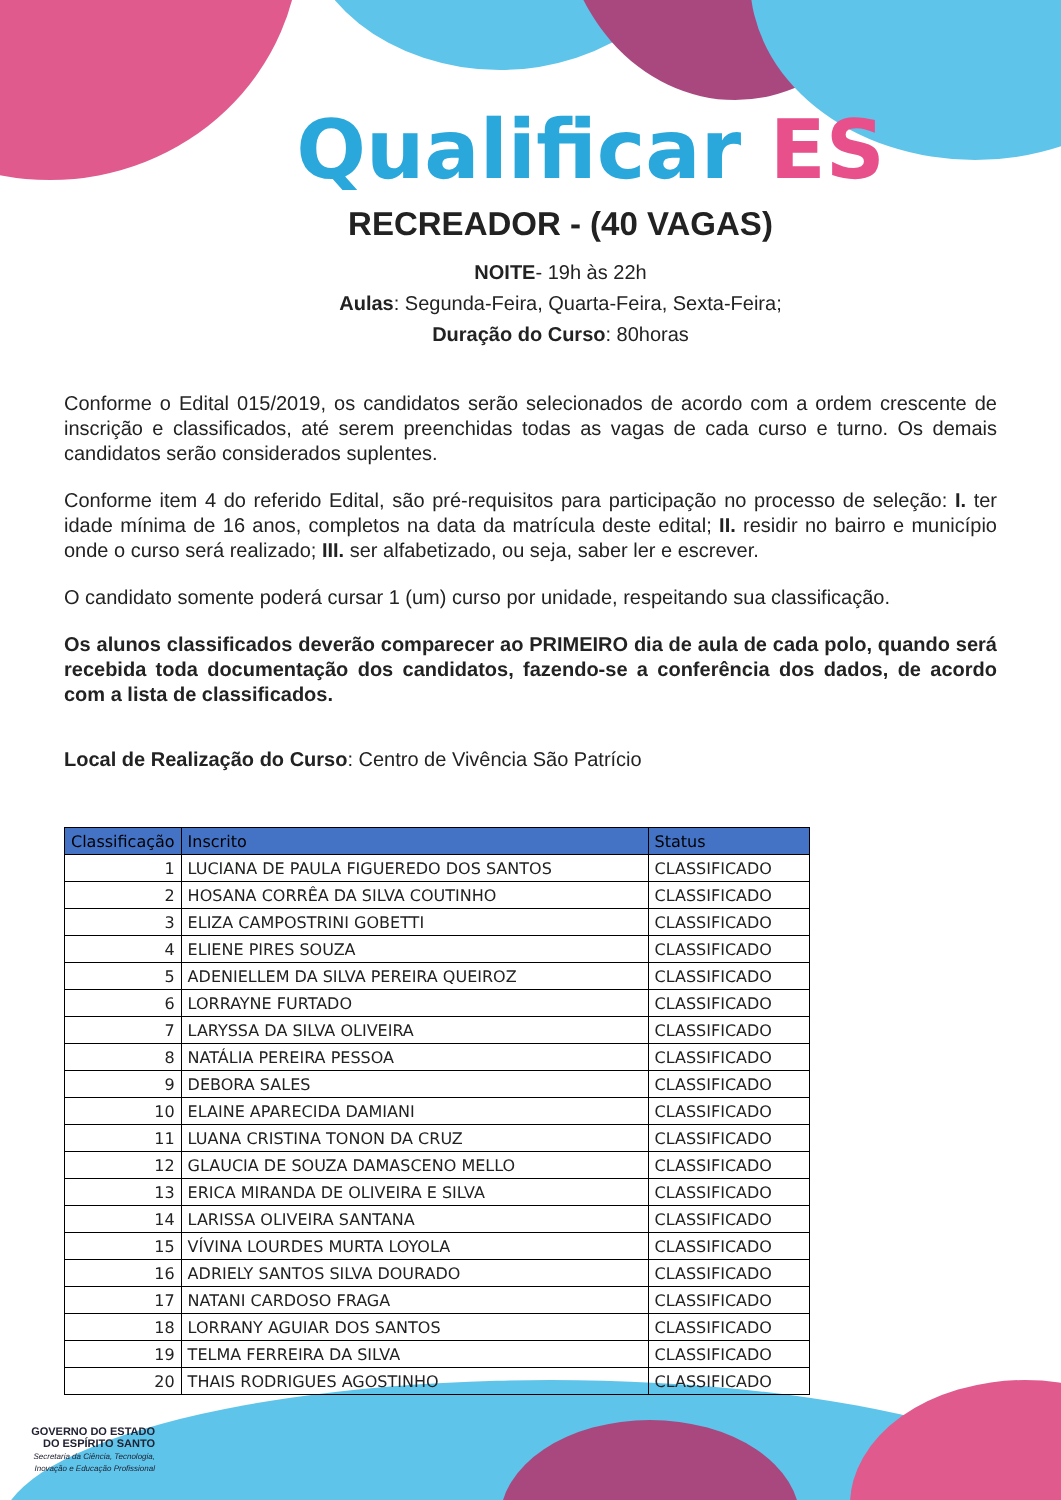Qualificar ES
RECREADOR - (40 VAGAS)
NOITE- 19h às 22h
Aulas: Segunda-Feira, Quarta-Feira, Sexta-Feira;
Duração do Curso: 80horas
Conforme o Edital 015/2019, os candidatos serão selecionados de acordo com a ordem crescente de inscrição e classificados, até serem preenchidas todas as vagas de cada curso e turno. Os demais candidatos serão considerados suplentes.
Conforme item 4 do referido Edital, são pré-requisitos para participação no processo de seleção: I. ter idade mínima de 16 anos, completos na data da matrícula deste edital; II. residir no bairro e município onde o curso será realizado; III. ser alfabetizado, ou seja, saber ler e escrever.
O candidato somente poderá cursar 1 (um) curso por unidade, respeitando sua classificação.
Os alunos classificados deverão comparecer ao PRIMEIRO dia de aula de cada polo, quando será recebida toda documentação dos candidatos, fazendo-se a conferência dos dados, de acordo com a lista de classificados.
Local de Realização do Curso: Centro de Vivência São Patrício
| Classificação | Inscrito | Status |
| --- | --- | --- |
| 1 | LUCIANA DE PAULA FIGUEREDO DOS SANTOS | CLASSIFICADO |
| 2 | HOSANA CORRÊA DA SILVA COUTINHO | CLASSIFICADO |
| 3 | ELIZA CAMPOSTRINI GOBETTI | CLASSIFICADO |
| 4 | ELIENE PIRES SOUZA | CLASSIFICADO |
| 5 | ADENIELLEM DA SILVA PEREIRA QUEIROZ | CLASSIFICADO |
| 6 | LORRAYNE FURTADO | CLASSIFICADO |
| 7 | LARYSSA DA SILVA OLIVEIRA | CLASSIFICADO |
| 8 | NATÁLIA PEREIRA PESSOA | CLASSIFICADO |
| 9 | DEBORA SALES | CLASSIFICADO |
| 10 | ELAINE APARECIDA DAMIANI | CLASSIFICADO |
| 11 | LUANA CRISTINA TONON DA CRUZ | CLASSIFICADO |
| 12 | GLAUCIA DE SOUZA DAMASCENO MELLO | CLASSIFICADO |
| 13 | ERICA MIRANDA DE OLIVEIRA E SILVA | CLASSIFICADO |
| 14 | LARISSA OLIVEIRA SANTANA | CLASSIFICADO |
| 15 | VÍVINA LOURDES MURTA LOYOLA | CLASSIFICADO |
| 16 | ADRIELY SANTOS SILVA DOURADO | CLASSIFICADO |
| 17 | NATANI CARDOSO FRAGA | CLASSIFICADO |
| 18 | LORRANY AGUIAR DOS SANTOS | CLASSIFICADO |
| 19 | TELMA FERREIRA DA SILVA | CLASSIFICADO |
| 20 | THAIS RODRIGUES AGOSTINHO | CLASSIFICADO |
GOVERNO DO ESTADO
DO ESPÍRITO SANTO
Secretaria da Ciência, Tecnologia,
Inovação e Educação Profissional